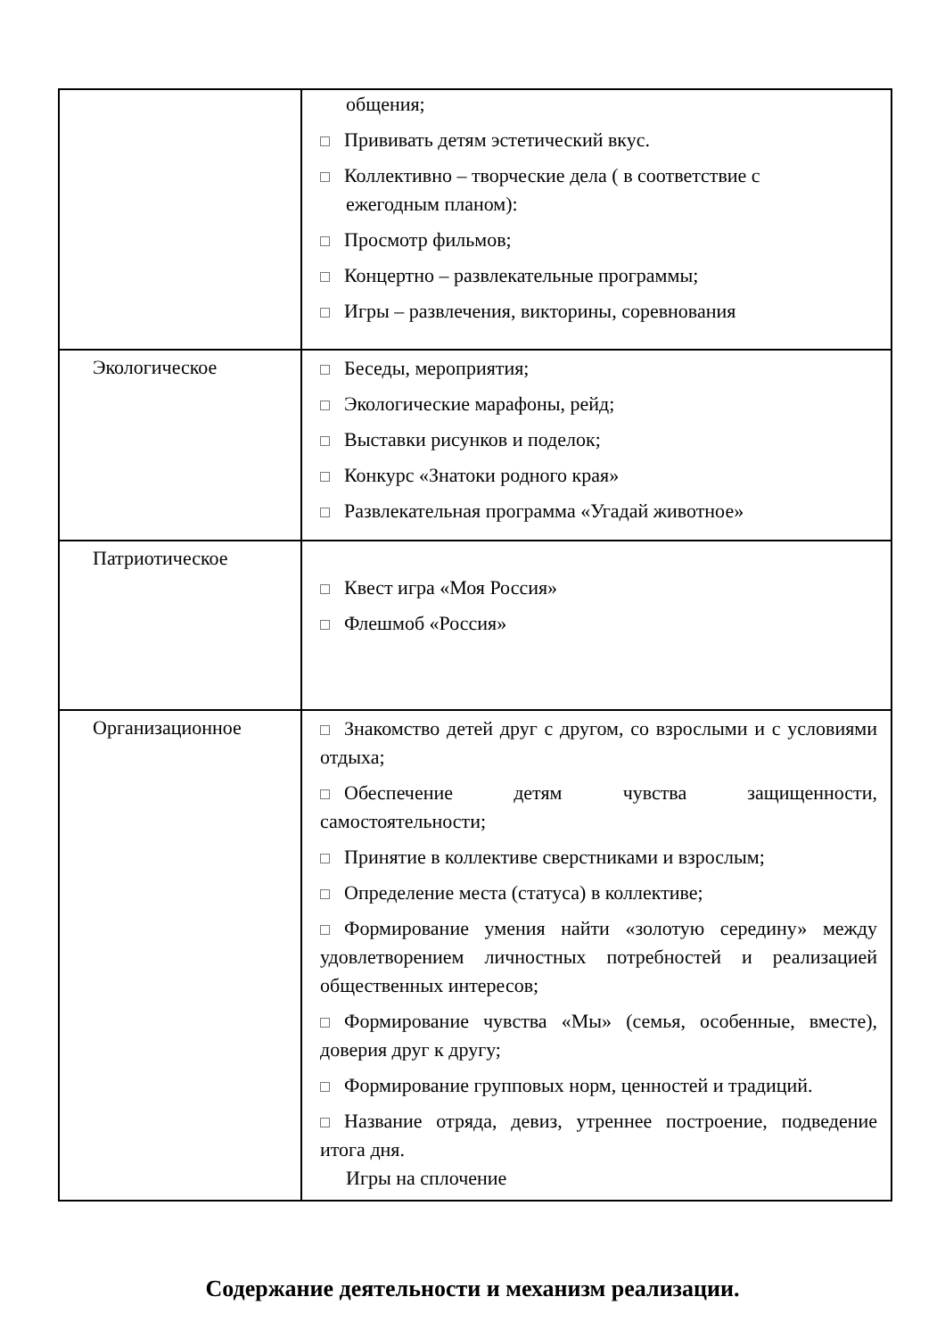| | общения; Прививать детям эстетический вкус. Коллективно – творческие дела ( в соответствие с ежегодным планом): Просмотр фильмов; Концертно – развлекательные программы; Игры – развлечения, викторины, соревнования |
| Экологическое | Беседы, мероприятия; Экологические марафоны, рейд; Выставки рисунков и поделок; Конкурс «Знатоки родного края» Развлекательная программа «Угадай животное» |
| Патриотическое | Квест игра «Моя Россия» Флешмоб «Россия» |
| Организационное | Знакомство детей друг с другом, со взрослыми и с условиями отдыха; Обеспечение детям чувства защищенности, самостоятельности; Принятие в коллективе сверстниками и взрослым; Определение места (статуса) в коллективе; Формирование умения найти «золотую середину» между удовлетворением личностных потребностей и реализацией общественных интересов; Формирование чувства «Мы» (семья, особенные, вместе), доверия друг к другу; Формирование групповых норм, ценностей и традиций. Название отряда, девиз, утреннее построение, подведение итога дня. Игры на сплочение |
Содержание деятельности и механизм реализации.